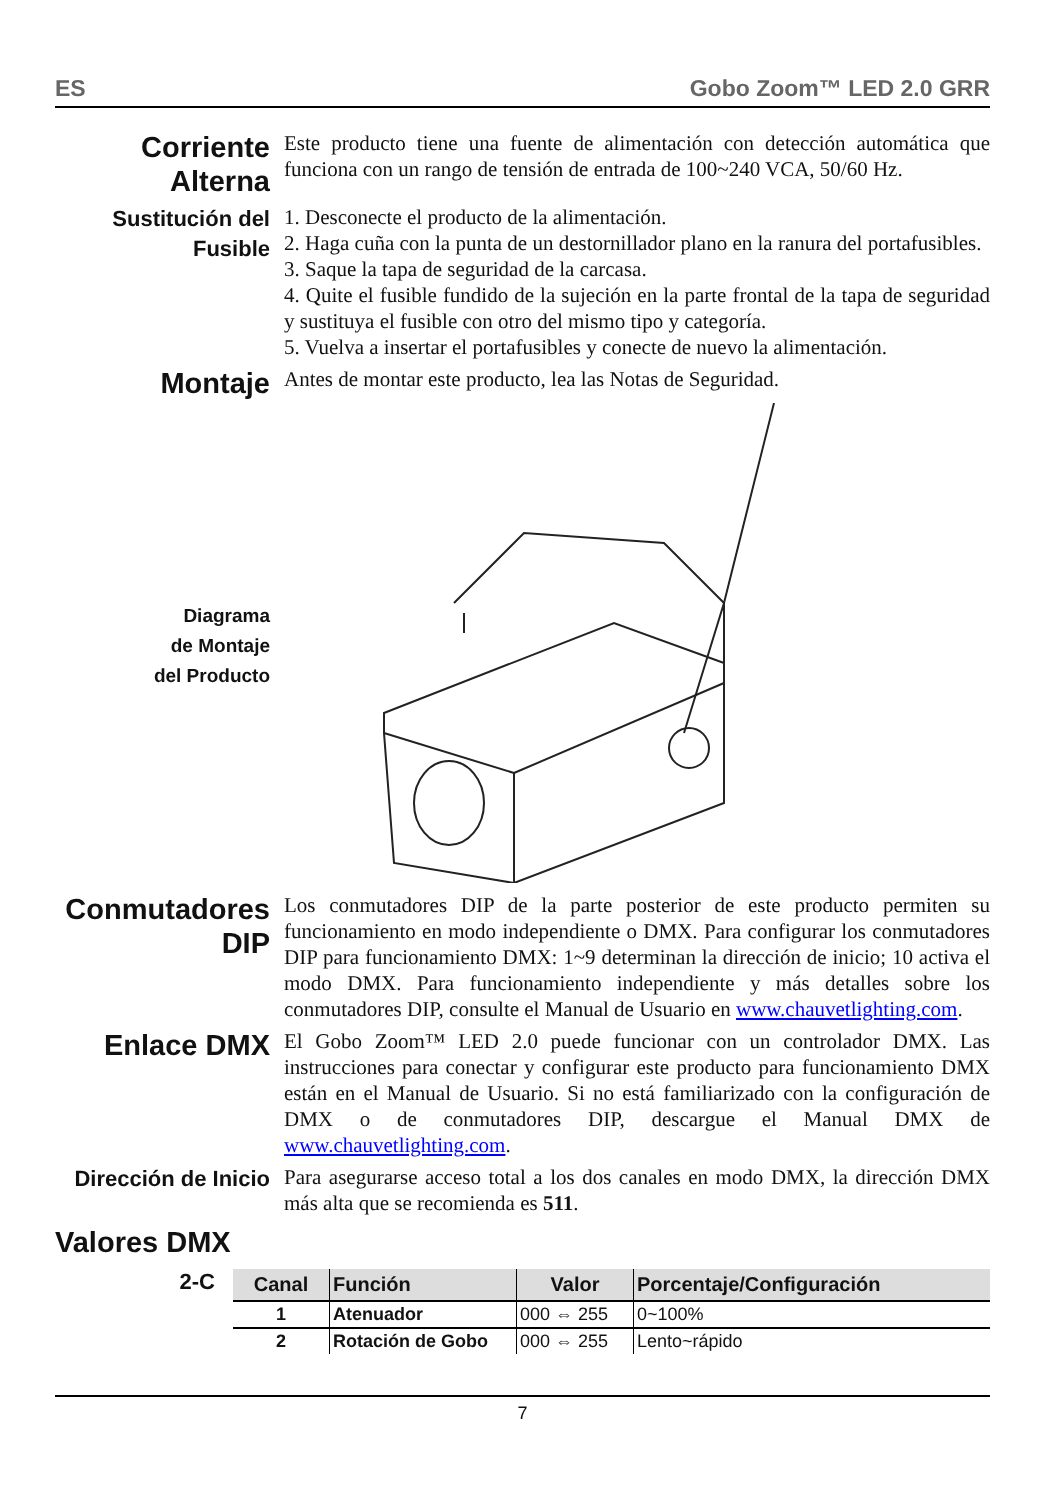ES Gobo Zoom™ LED 2.0 GRR
Corriente Alterna
Este producto tiene una fuente de alimentación con detección automática que funciona con un rango de tensión de entrada de 100~240 VCA, 50/60 Hz.
Sustitución del Fusible
1. Desconecte el producto de la alimentación.
2. Haga cuña con la punta de un destornillador plano en la ranura del portafusibles.
3. Saque la tapa de seguridad de la carcasa.
4. Quite el fusible fundido de la sujeción en la parte frontal de la tapa de seguridad y sustituya el fusible con otro del mismo tipo y categoría.
5. Vuelva a insertar el portafusibles y conecte de nuevo la alimentación.
Montaje
Antes de montar este producto, lea las Notas de Seguridad.
Diagrama
de Montaje
del Producto
Conmutadores DIP
Los conmutadores DIP de la parte posterior de este producto permiten su funcionamiento en modo independiente o DMX. Para configurar los conmutadores DIP para funcionamiento DMX: 1~9 determinan la dirección de inicio; 10 activa el modo DMX. Para funcionamiento independiente y más detalles sobre los conmutadores DIP, consulte el Manual de Usuario en www.chauvetlighting.com.
Enlace DMX
El Gobo Zoom™ LED 2.0 puede funcionar con un controlador DMX. Las instrucciones para conectar y configurar este producto para funcionamiento DMX están en el Manual de Usuario. Si no está familiarizado con la configuración de DMX o de conmutadores DIP, descargue el Manual DMX de www.chauvetlighting.com.
Dirección de Inicio
Para asegurarse acceso total a los dos canales en modo DMX, la dirección DMX más alta que se recomienda es 511.
Valores DMX
2-C
| Canal | Función | Valor | Porcentaje/Configuración |
| --- | --- | --- | --- |
| 1 | Atenuador | 000 ⇔ 255 | 0~100% |
| 2 | Rotación de Gobo | 000 ⇔ 255 | Lento~rápido |
7